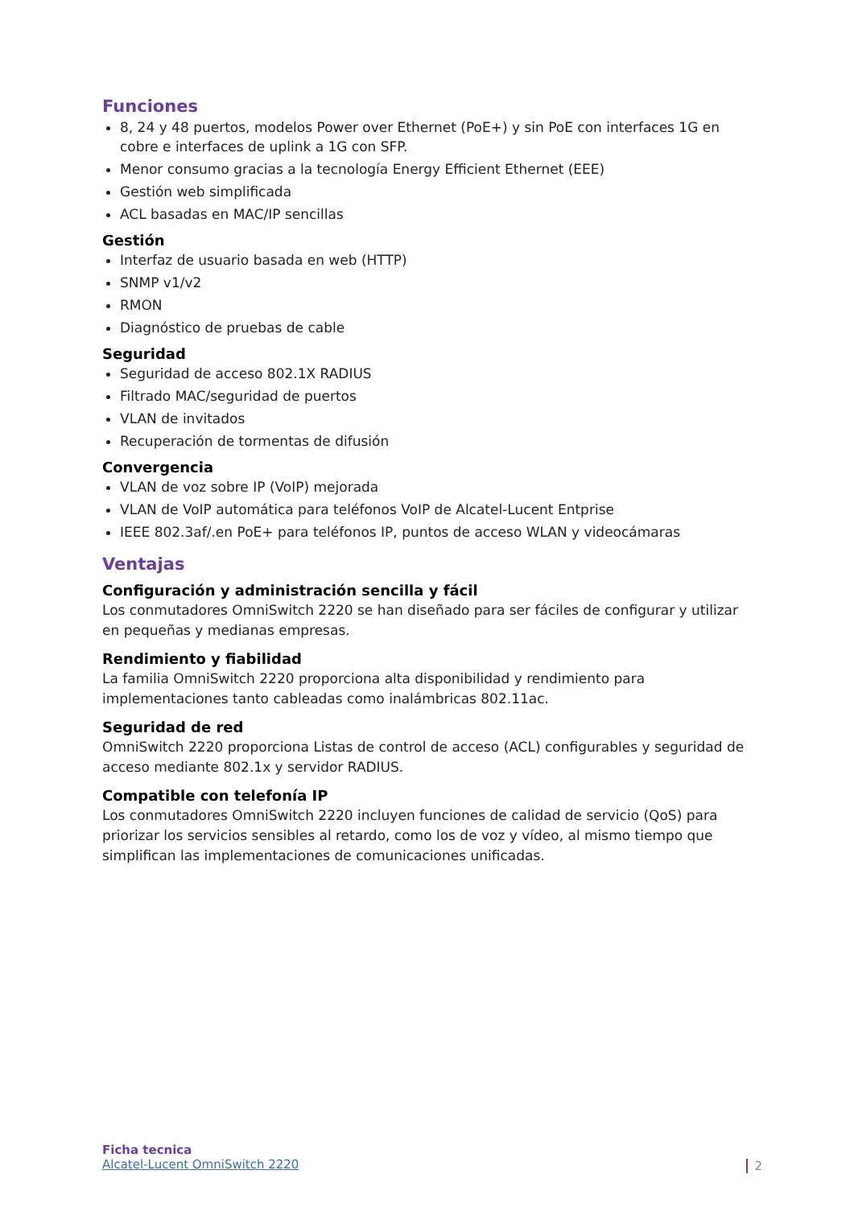Funciones
8, 24 y 48 puertos, modelos Power over Ethernet (PoE+) y sin PoE con interfaces 1G en cobre e interfaces de uplink a 1G con SFP.
Menor consumo gracias a la tecnología Energy Efficient Ethernet (EEE)
Gestión web simplificada
ACL basadas en MAC/IP sencillas
Gestión
Interfaz de usuario basada en web (HTTP)
SNMP v1/v2
RMON
Diagnóstico de pruebas de cable
Seguridad
Seguridad de acceso 802.1X RADIUS
Filtrado MAC/seguridad de puertos
VLAN de invitados
Recuperación de tormentas de difusión
Convergencia
VLAN de voz sobre IP (VoIP) mejorada
VLAN de VoIP automática para teléfonos VoIP de Alcatel-Lucent Entprise
IEEE 802.3af/.en PoE+ para teléfonos IP, puntos de acceso WLAN y videocámaras
Ventajas
Configuración y administración sencilla y fácil
Los conmutadores OmniSwitch 2220 se han diseñado para ser fáciles de configurar y utilizar en pequeñas y medianas empresas.
Rendimiento y fiabilidad
La familia OmniSwitch 2220 proporciona alta disponibilidad y rendimiento para implementaciones tanto cableadas como inalámbricas 802.11ac.
Seguridad de red
OmniSwitch 2220 proporciona Listas de control de acceso (ACL) configurables y seguridad de acceso mediante 802.1x y servidor RADIUS.
Compatible con telefonía IP
Los conmutadores OmniSwitch 2220 incluyen funciones de calidad de servicio (QoS) para priorizar los servicios sensibles al retardo, como los de voz y vídeo, al mismo tiempo que simplifican las implementaciones de comunicaciones unificadas.
Ficha tecnica
Alcatel-Lucent OmniSwitch 2220
2